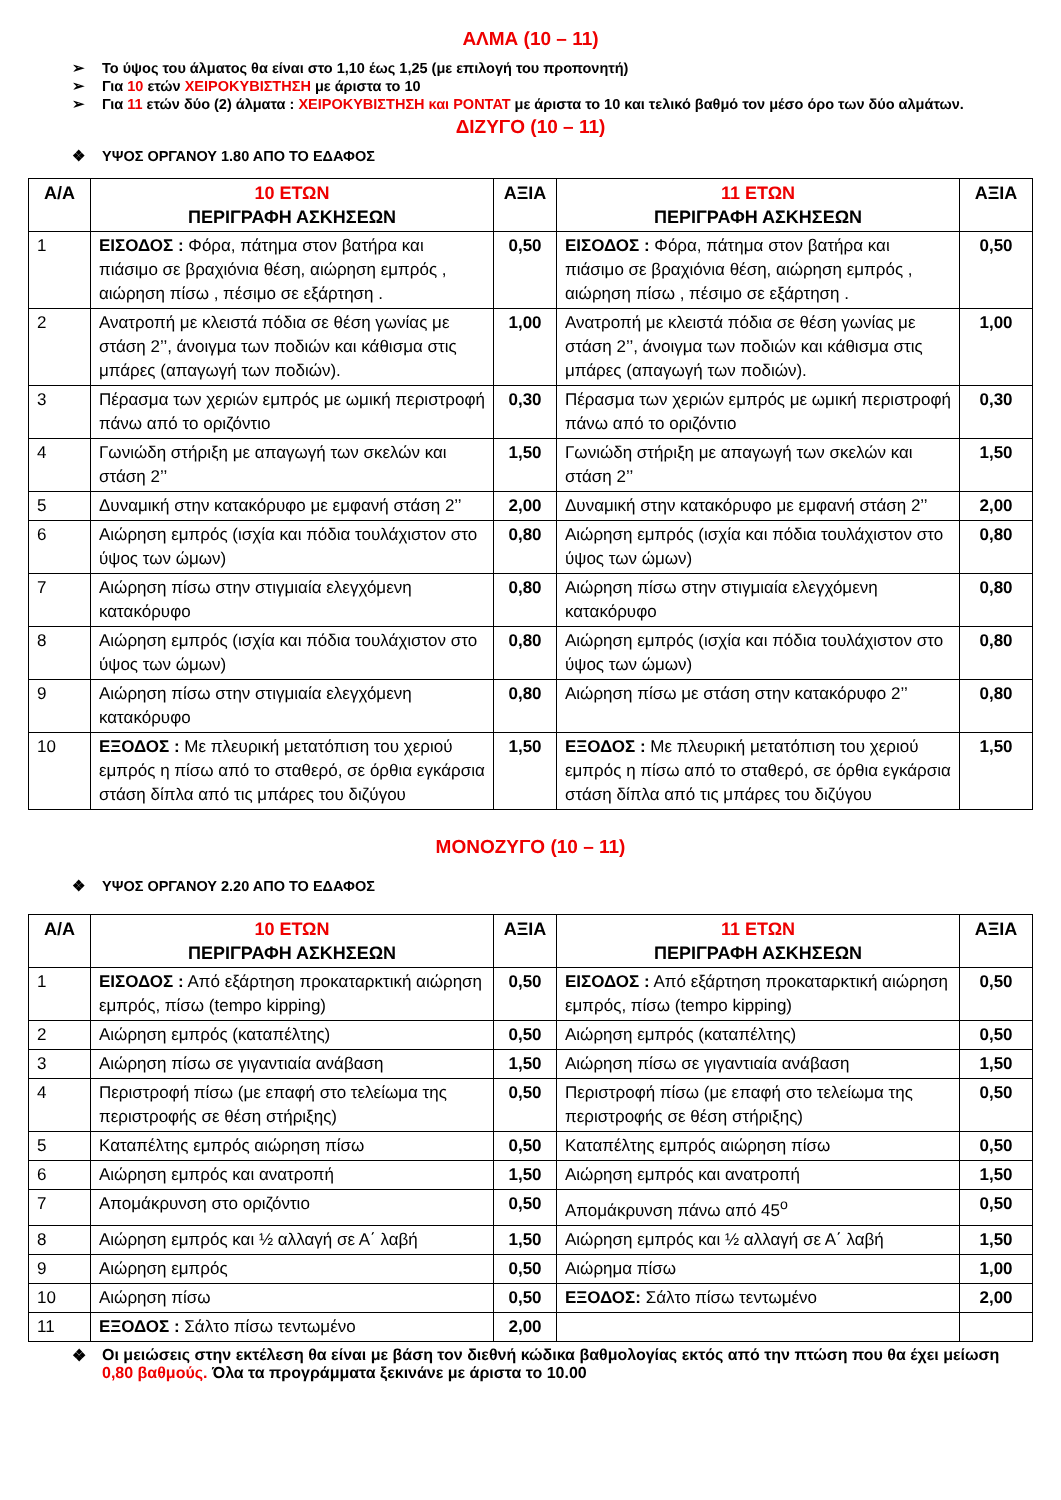ΑΛΜΑ (10 – 11)
➢ Το ύψος του άλματος θα είναι στο 1,10 έως 1,25 (με επιλογή του προπονητή)
➢ Για 10 ετών ΧΕΙΡΟΚΥΒΙΣΤΗΣΗ με άριστα το 10
➢ Για 11 ετών δύο (2) άλματα : ΧΕΙΡΟΚΥΒΙΣΤΗΣΗ και ΡΟΝΤΑΤ με άριστα το 10 και τελικό βαθμό τον μέσο όρο των δύο αλμάτων.
ΔΙΖΥΓΟ (10 – 11)
❖ ΥΨΟΣ ΟΡΓΑΝΟΥ 1.80 ΑΠΟ ΤΟ ΕΔΑΦΟΣ
| Α/Α | 10 ΕΤΩΝ ΠΕΡΙΓΡΑΦΗ ΑΣΚΗΣΕΩΝ | ΑΞΙΑ | 11 ΕΤΩΝ ΠΕΡΙΓΡΑΦΗ ΑΣΚΗΣΕΩΝ | ΑΞΙΑ |
| --- | --- | --- | --- | --- |
| 1 | ΕΙΣΟΔΟΣ : Φόρα, πάτημα στον βατήρα και πιάσιμο σε βραχιόνια θέση, αιώρηση εμπρός , αιώρηση πίσω , πέσιμο σε εξάρτηση . | 0,50 | ΕΙΣΟΔΟΣ : Φόρα, πάτημα στον βατήρα και πιάσιμο σε βραχιόνια θέση, αιώρηση εμπρός , αιώρηση πίσω , πέσιμο σε εξάρτηση . | 0,50 |
| 2 | Ανατροπή με κλειστά πόδια σε θέση γωνίας με στάση 2’’, άνοιγμα των ποδιών και κάθισμα στις μπάρες (απαγωγή των ποδιών). | 1,00 | Ανατροπή με κλειστά πόδια σε θέση γωνίας με στάση 2’’, άνοιγμα των ποδιών και κάθισμα στις μπάρες (απαγωγή των ποδιών). | 1,00 |
| 3 | Πέρασμα των χεριών εμπρός με ωμική περιστροφή πάνω από το οριζόντιο | 0,30 | Πέρασμα των χεριών εμπρός με ωμική περιστροφή πάνω από το οριζόντιο | 0,30 |
| 4 | Γωνιώδη στήριξη με απαγωγή των σκελών και στάση 2’’ | 1,50 | Γωνιώδη στήριξη με απαγωγή των σκελών και στάση 2’’ | 1,50 |
| 5 | Δυναμική στην κατακόρυφο με εμφανή στάση 2’’ | 2,00 | Δυναμική στην κατακόρυφο με εμφανή στάση 2’’ | 2,00 |
| 6 | Αιώρηση εμπρός (ισχία και πόδια τουλάχιστον στο ύψος των ώμων) | 0,80 | Αιώρηση εμπρός (ισχία και πόδια τουλάχιστον στο ύψος των ώμων) | 0,80 |
| 7 | Αιώρηση πίσω στην στιγμιαία ελεγχόμενη κατακόρυφο | 0,80 | Αιώρηση πίσω στην στιγμιαία ελεγχόμενη κατακόρυφο | 0,80 |
| 8 | Αιώρηση εμπρός (ισχία και πόδια τουλάχιστον στο ύψος των ώμων) | 0,80 | Αιώρηση εμπρός (ισχία και πόδια τουλάχιστον στο ύψος των ώμων) | 0,80 |
| 9 | Αιώρηση πίσω στην στιγμιαία ελεγχόμενη κατακόρυφο | 0,80 | Αιώρηση πίσω με στάση στην κατακόρυφο 2’’ | 0,80 |
| 10 | ΕΞΟΔΟΣ : Με πλευρική μετατόπιση του χεριού εμπρός η πίσω από το σταθερό, σε όρθια εγκάρσια στάση δίπλα από τις μπάρες του διζύγου | 1,50 | ΕΞΟΔΟΣ : Με πλευρική μετατόπιση του χεριού εμπρός η πίσω από το σταθερό, σε όρθια εγκάρσια στάση δίπλα από τις μπάρες του διζύγου | 1,50 |
ΜΟΝΟΖΥΓΟ (10 – 11)
❖ ΥΨΟΣ ΟΡΓΑΝΟΥ 2.20 ΑΠΟ ΤΟ ΕΔΑΦΟΣ
| Α/Α | 10 ΕΤΩΝ ΠΕΡΙΓΡΑΦΗ ΑΣΚΗΣΕΩΝ | ΑΞΙΑ | 11 ΕΤΩΝ ΠΕΡΙΓΡΑΦΗ ΑΣΚΗΣΕΩΝ | ΑΞΙΑ |
| --- | --- | --- | --- | --- |
| 1 | ΕΙΣΟΔΟΣ : Από εξάρτηση προκαταρκτική αιώρηση εμπρός, πίσω (tempo kipping) | 0,50 | ΕΙΣΟΔΟΣ : Από εξάρτηση προκαταρκτική αιώρηση εμπρός, πίσω (tempo kipping) | 0,50 |
| 2 | Αιώρηση εμπρός (καταπέλτης) | 0,50 | Αιώρηση εμπρός (καταπέλτης) | 0,50 |
| 3 | Αιώρηση πίσω σε γιγαντιαία ανάβαση | 1,50 | Αιώρηση πίσω σε γιγαντιαία ανάβαση | 1,50 |
| 4 | Περιστροφή πίσω (με επαφή στο τελείωμα της περιστροφής σε θέση στήριξης) | 0,50 | Περιστροφή πίσω (με επαφή στο τελείωμα της περιστροφής σε θέση στήριξης) | 0,50 |
| 5 | Καταπέλτης εμπρός αιώρηση πίσω | 0,50 | Καταπέλτης εμπρός αιώρηση πίσω | 0,50 |
| 6 | Αιώρηση εμπρός και ανατροπή | 1,50 | Αιώρηση εμπρός και ανατροπή | 1,50 |
| 7 | Απομάκρυνση στο οριζόντιο | 0,50 | Απομάκρυνση πάνω από 45<sup>ο</sup> | 0,50 |
| 8 | Αιώρηση εμπρός και ½ αλλαγή σε Α΄ λαβή | 1,50 | Αιώρηση εμπρός και ½ αλλαγή σε Α΄ λαβή | 1,50 |
| 9 | Αιώρηση εμπρός | 0,50 | Αιώρημα πίσω | 1,00 |
| 10 | Αιώρηση πίσω | 0,50 | ΕΞΟΔΟΣ: Σάλτο πίσω τεντωμένο | 2,00 |
| 11 | ΕΞΟΔΟΣ : Σάλτο πίσω τεντωμένο | 2,00 | | |
❖ Οι μειώσεις στην εκτέλεση θα είναι με βάση τον διεθνή κώδικα βαθμολογίας εκτός από την πτώση που θα έχει μείωση 0,80 βαθμούς. Όλα τα προγράμματα ξεκινάνε με άριστα το 10.00